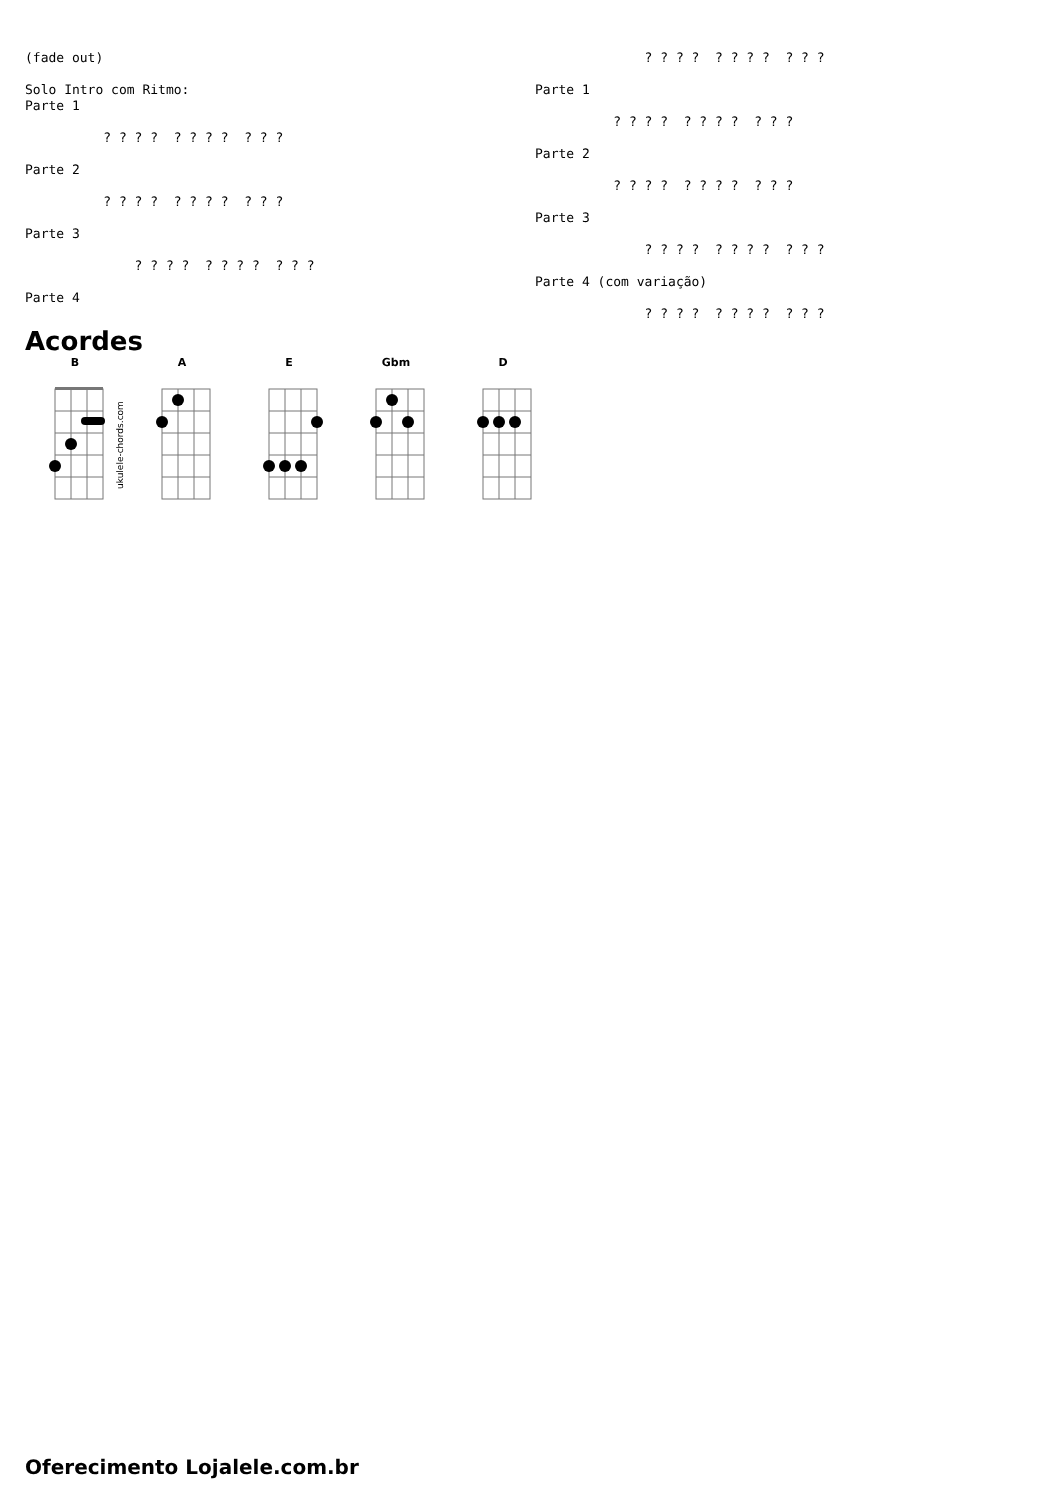(fade out)

Solo Intro com Ritmo:
Parte 1

          ? ? ? ?  ? ? ? ?  ? ? ?

Parte 2

          ? ? ? ?  ? ? ? ?  ? ? ?

Parte 3

              ? ? ? ?  ? ? ? ?  ? ? ?

Parte 4
              ? ? ? ?  ? ? ? ?  ? ? ?

Parte 1

          ? ? ? ?  ? ? ? ?  ? ? ?

Parte 2

          ? ? ? ?  ? ? ? ?  ? ? ?

Parte 3

              ? ? ? ?  ? ? ? ?  ? ? ?

Parte 4 (com variação)

              ? ? ? ?  ? ? ? ?  ? ? ?
Acordes
B
ukulele-chords.com
A E Gbm D
Oferecimento Lojalele.com.br